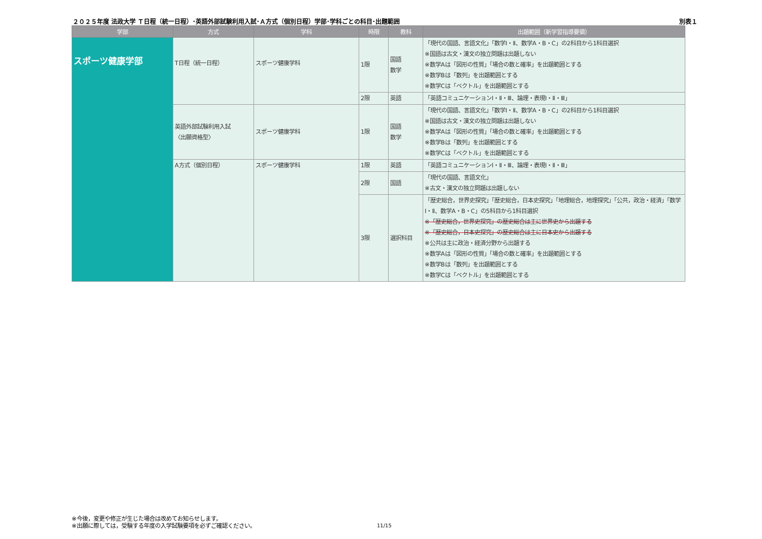２０２５年度 法政大学 Ｔ日程（統一日程）･英語外部試験利用入試･Ａ方式（個別日程）学部･学科ごとの科目･出題範囲 別表１
| 学部 | 方式 | 学科 | 時限 | 教科 | 出題範囲（新学習指導要領） |
| --- | --- | --- | --- | --- | --- |
| スポーツ健康学部 | T日程（統一日程） | スポーツ健康学科 | 1限 | 国語 数学 | 「現代の国語、言語文化」「数学Ⅰ・Ⅱ、数学A・B・C」の2科目から1科目選択 ※国語は古文・漢文の独立問題は出題しない ※数学Aは「図形の性質」「場合の数と確率」を出題範囲とする ※数学Bは「数列」を出題範囲とする ※数学Cは「ベクトル」を出題範囲とする |
| | | | 2限 | 英語 | 「英語コミュニケーションⅠ・Ⅱ・Ⅲ、論理・表現Ⅰ・Ⅱ・Ⅲ」 |
| | 英語外部試験利用入試 〈出願資格型〉 | スポーツ健康学科 | 1限 | 国語 数学 | 「現代の国語、言語文化」「数学Ⅰ・Ⅱ、数学A・B・C」の2科目から1科目選択 ※国語は古文・漢文の独立問題は出題しない ※数学Aは「図形の性質」「場合の数と確率」を出題範囲とする ※数学Bは「数列」を出題範囲とする ※数学Cは「ベクトル」を出題範囲とする |
| | A方式（個別日程） | スポーツ健康学科 | 1限 | 英語 | 「英語コミュニケーションⅠ・Ⅱ・Ⅲ、論理・表現Ⅰ・Ⅱ・Ⅲ」 |
| | | | 2限 | 国語 | 「現代の国語、言語文化」 ※古文・漢文の独立問題は出題しない |
| | | | 3限 | 選択科目 | 「歴史総合，世界史探究」「歴史総合，日本史探究」「地理総合，地理探究」「公共，政治・経済」「数学Ⅰ・Ⅱ、数学A・B・C」の5科目から1科目選択 ※「歴史総合，世界史探究」の歴史総合は主に世界史から出題する ※「歴史総合，日本史探究」の歴史総合は主に日本史から出題する ※公共は主に政治・経済分野から出題する ※数学Aは「図形の性質」「場合の数と確率」を出題範囲とする ※数学Bは「数列」を出題範囲とする ※数学Cは「ベクトル」を出題範囲とする |
※今後，変更や修正が生じた場合は改めてお知らせします。
※出願に際しては，受験する年度の入学試験要項を必ずご確認ください。
11/15